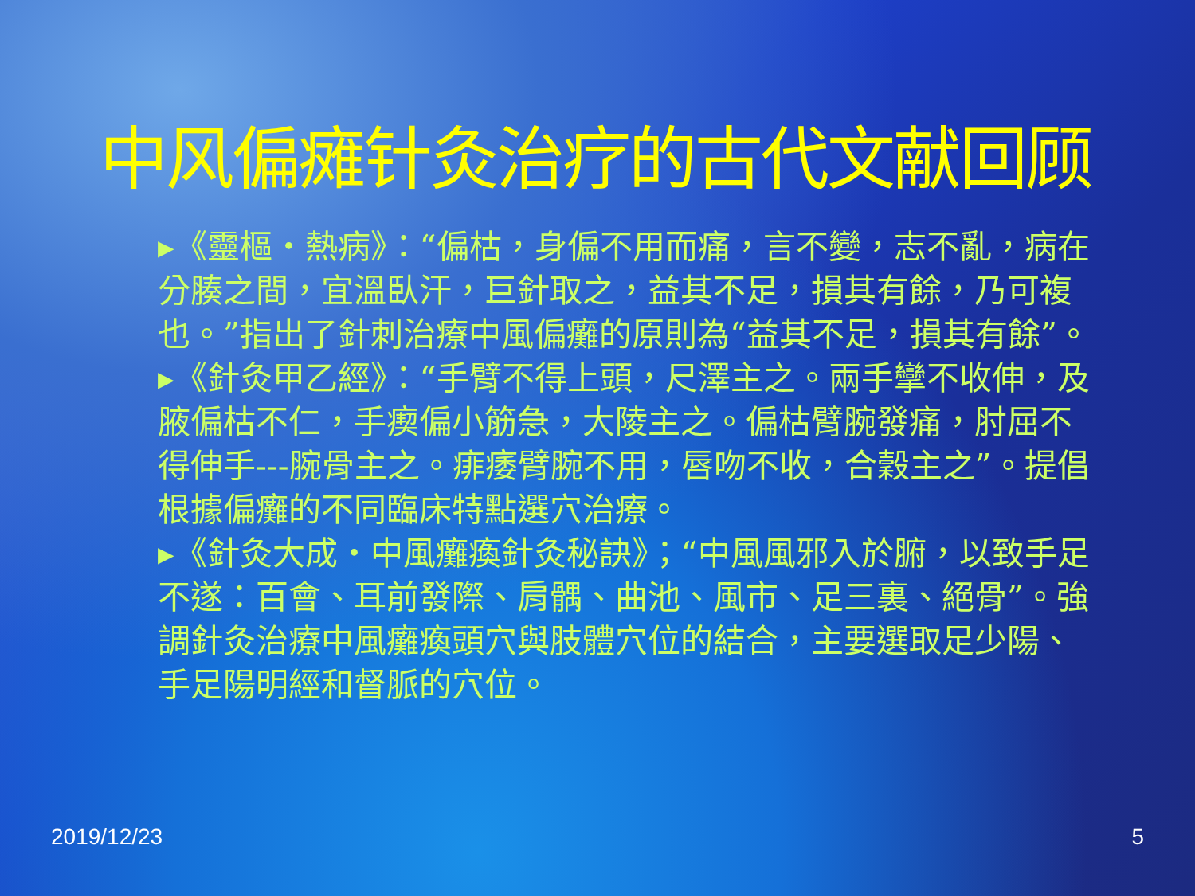中风偏瘫针灸治疗的古代文献回顾
▸《靈樞・熱病》：“偏枯，身偏不用而痛，言不變，志不亂，病在分腠之間，宜溫臥汗，巨針取之，益其不足，損其有餘，乃可複也。”指出了針刺治療中風偏癱的原則為“益其不足，損其有餘”。
▸《針灸甲乙經》：“手臂不得上頭，尺澤主之。兩手攣不收伸，及腋偏枯不仁，手瘈偏小筋急，大陵主之。偏枯臂腕發痛，肘屈不得伸手---腕骨主之。痱痿臂腕不用，唇吻不收，合穀主之”。提倡根據偏癱的不同臨床特點選穴治療。
▸《針灸大成・中風癱瘓針灸秘訣》；“中風風邪入於腑，以致手足不遂：百會、耳前發際、肩髃、曲池、風市、足三裏、絕骨”。強調針灸治療中風癱瘓頭穴與肢體穴位的結合，主要選取足少陽、手足陽明經和督脈的穴位。
2019/12/23 5